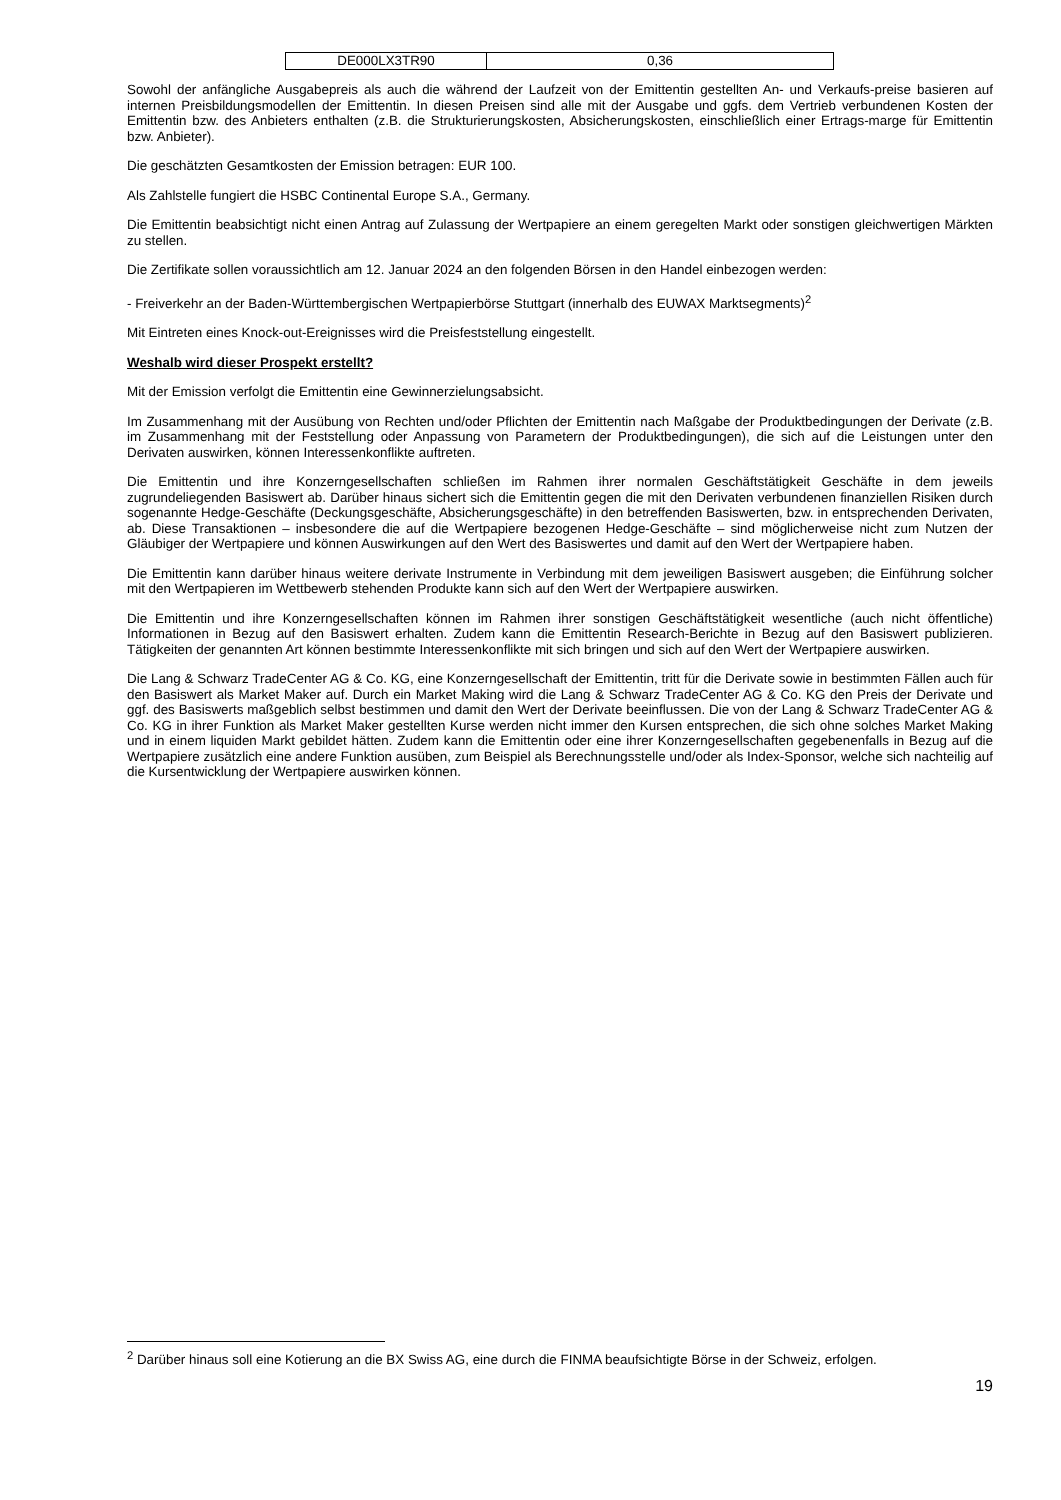| DE000LX3TR90 | 0,36 |
Sowohl der anfängliche Ausgabepreis als auch die während der Laufzeit von der Emittentin gestellten An- und Verkaufs-preise basieren auf internen Preisbildungsmodellen der Emittentin. In diesen Preisen sind alle mit der Ausgabe und ggfs. dem Vertrieb verbundenen Kosten der Emittentin bzw. des Anbieters enthalten (z.B. die Strukturierungskosten, Absicherungskosten, einschließlich einer Ertrags-marge für Emittentin bzw. Anbieter).
Die geschätzten Gesamtkosten der Emission betragen: EUR 100.
Als Zahlstelle fungiert die HSBC Continental Europe S.A., Germany.
Die Emittentin beabsichtigt nicht einen Antrag auf Zulassung der Wertpapiere an einem geregelten Markt oder sonstigen gleichwertigen Märkten zu stellen.
Die Zertifikate sollen voraussichtlich am 12. Januar 2024 an den folgenden Börsen in den Handel einbezogen werden:
- Freiverkehr an der Baden-Württembergischen Wertpapierbörse Stuttgart (innerhalb des EUWAX Marktsegments)<sup>2</sup>
Mit Eintreten eines Knock-out-Ereignisses wird die Preisfeststellung eingestellt.
Weshalb wird dieser Prospekt erstellt?
Mit der Emission verfolgt die Emittentin eine Gewinnerzielungsabsicht.
Im Zusammenhang mit der Ausübung von Rechten und/oder Pflichten der Emittentin nach Maßgabe der Produktbedingungen der Derivate (z.B. im Zusammenhang mit der Feststellung oder Anpassung von Parametern der Produktbedingungen), die sich auf die Leistungen unter den Derivaten auswirken, können Interessenkonflikte auftreten.
Die Emittentin und ihre Konzerngesellschaften schließen im Rahmen ihrer normalen Geschäftstätigkeit Geschäfte in dem jeweils zugrundeliegenden Basiswert ab. Darüber hinaus sichert sich die Emittentin gegen die mit den Derivaten verbundenen finanziellen Risiken durch sogenannte Hedge-Geschäfte (Deckungsgeschäfte, Absicherungsgeschäfte) in den betreffenden Basiswerten, bzw. in entsprechenden Derivaten, ab. Diese Transaktionen – insbesondere die auf die Wertpapiere bezogenen Hedge-Geschäfte – sind möglicherweise nicht zum Nutzen der Gläubiger der Wertpapiere und können Auswirkungen auf den Wert des Basiswertes und damit auf den Wert der Wertpapiere haben.
Die Emittentin kann darüber hinaus weitere derivate Instrumente in Verbindung mit dem jeweiligen Basiswert ausgeben; die Einführung solcher mit den Wertpapieren im Wettbewerb stehenden Produkte kann sich auf den Wert der Wertpapiere auswirken.
Die Emittentin und ihre Konzerngesellschaften können im Rahmen ihrer sonstigen Geschäftstätigkeit wesentliche (auch nicht öffentliche) Informationen in Bezug auf den Basiswert erhalten. Zudem kann die Emittentin Research-Berichte in Bezug auf den Basiswert publizieren. Tätigkeiten der genannten Art können bestimmte Interessenkonflikte mit sich bringen und sich auf den Wert der Wertpapiere auswirken.
Die Lang & Schwarz TradeCenter AG & Co. KG, eine Konzerngesellschaft der Emittentin, tritt für die Derivate sowie in bestimmten Fällen auch für den Basiswert als Market Maker auf. Durch ein Market Making wird die Lang & Schwarz TradeCenter AG & Co. KG den Preis der Derivate und ggf. des Basiswerts maßgeblich selbst bestimmen und damit den Wert der Derivate beeinflussen. Die von der Lang & Schwarz TradeCenter AG & Co. KG in ihrer Funktion als Market Maker gestellten Kurse werden nicht immer den Kursen entsprechen, die sich ohne solches Market Making und in einem liquiden Markt gebildet hätten. Zudem kann die Emittentin oder eine ihrer Konzerngesellschaften gegebenenfalls in Bezug auf die Wertpapiere zusätzlich eine andere Funktion ausüben, zum Beispiel als Berechnungsstelle und/oder als Index-Sponsor, welche sich nachteilig auf die Kursentwicklung der Wertpapiere auswirken können.
<sup>2</sup> Darüber hinaus soll eine Kotierung an die BX Swiss AG, eine durch die FINMA beaufsichtigte Börse in der Schweiz, erfolgen.
19